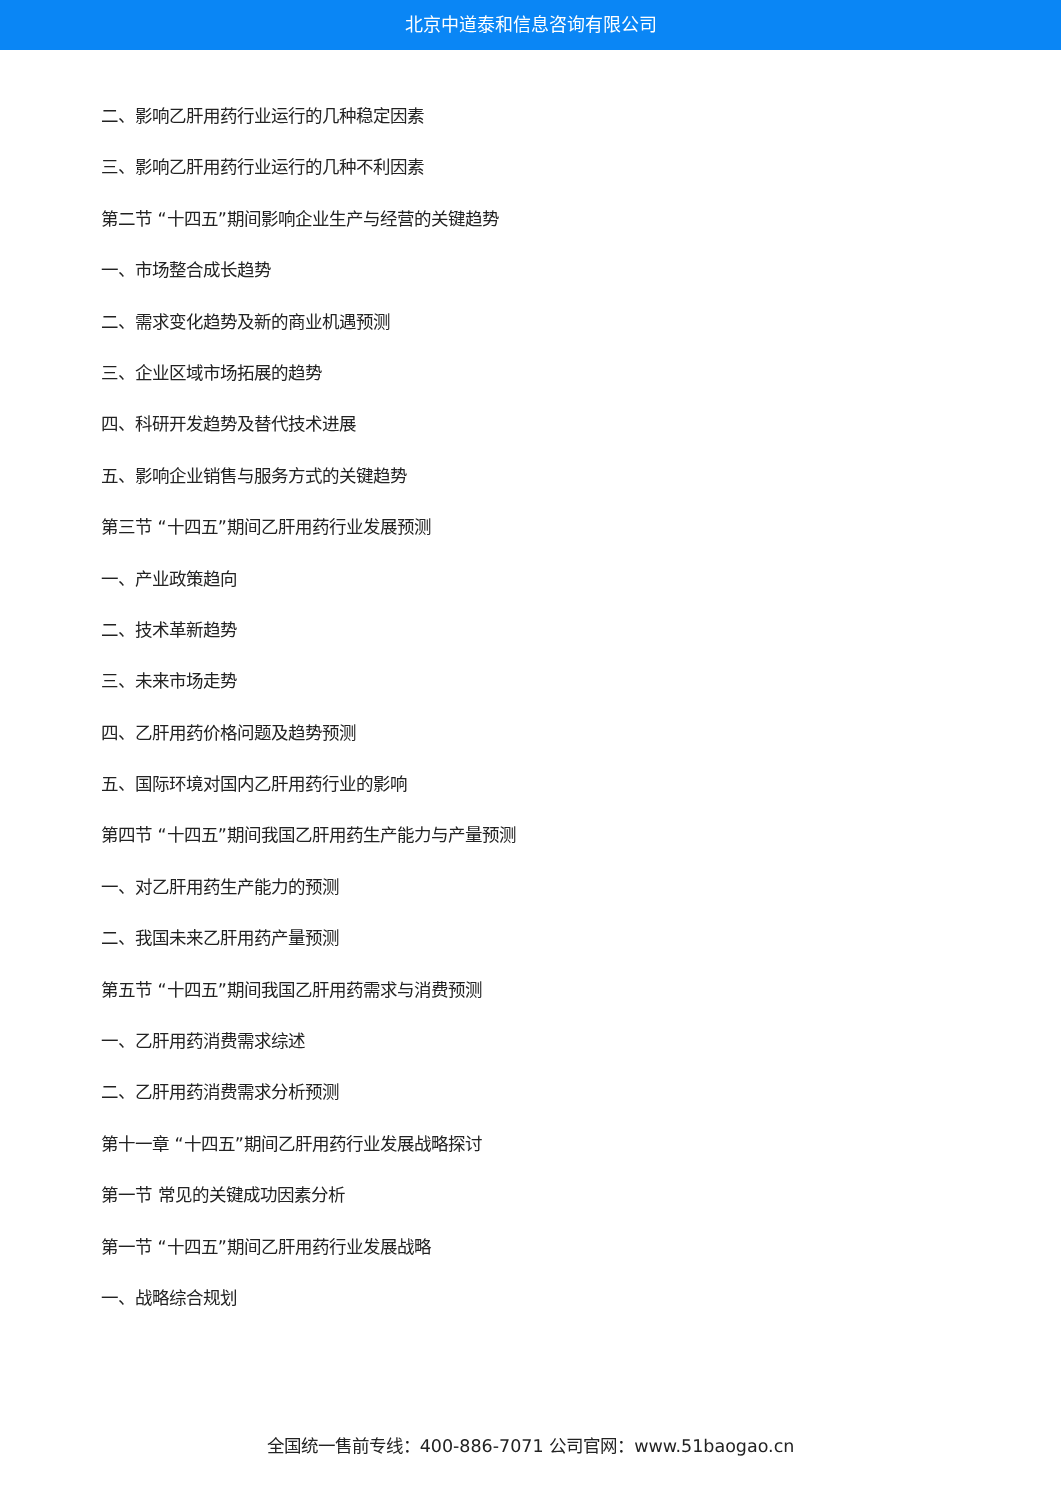北京中道泰和信息咨询有限公司
二、影响乙肝用药行业运行的几种稳定因素
三、影响乙肝用药行业运行的几种不利因素
第二节 “十四五”期间影响企业生产与经营的关键趋势
一、市场整合成长趋势
二、需求变化趋势及新的商业机遇预测
三、企业区域市场拓展的趋势
四、科研开发趋势及替代技术进展
五、影响企业销售与服务方式的关键趋势
第三节 “十四五”期间乙肝用药行业发展预测
一、产业政策趋向
二、技术革新趋势
三、未来市场走势
四、乙肝用药价格问题及趋势预测
五、国际环境对国内乙肝用药行业的影响
第四节 “十四五”期间我国乙肝用药生产能力与产量预测
一、对乙肝用药生产能力的预测
二、我国未来乙肝用药产量预测
第五节 “十四五”期间我国乙肝用药需求与消费预测
一、乙肝用药消费需求综述
二、乙肝用药消费需求分析预测
第十一章 “十四五”期间乙肝用药行业发展战略探讨
第一节 常见的关键成功因素分析
第一节 “十四五”期间乙肝用药行业发展战略
一、战略综合规划
全国统一售前专线：400-886-7071 公司官网：www.51baogao.cn